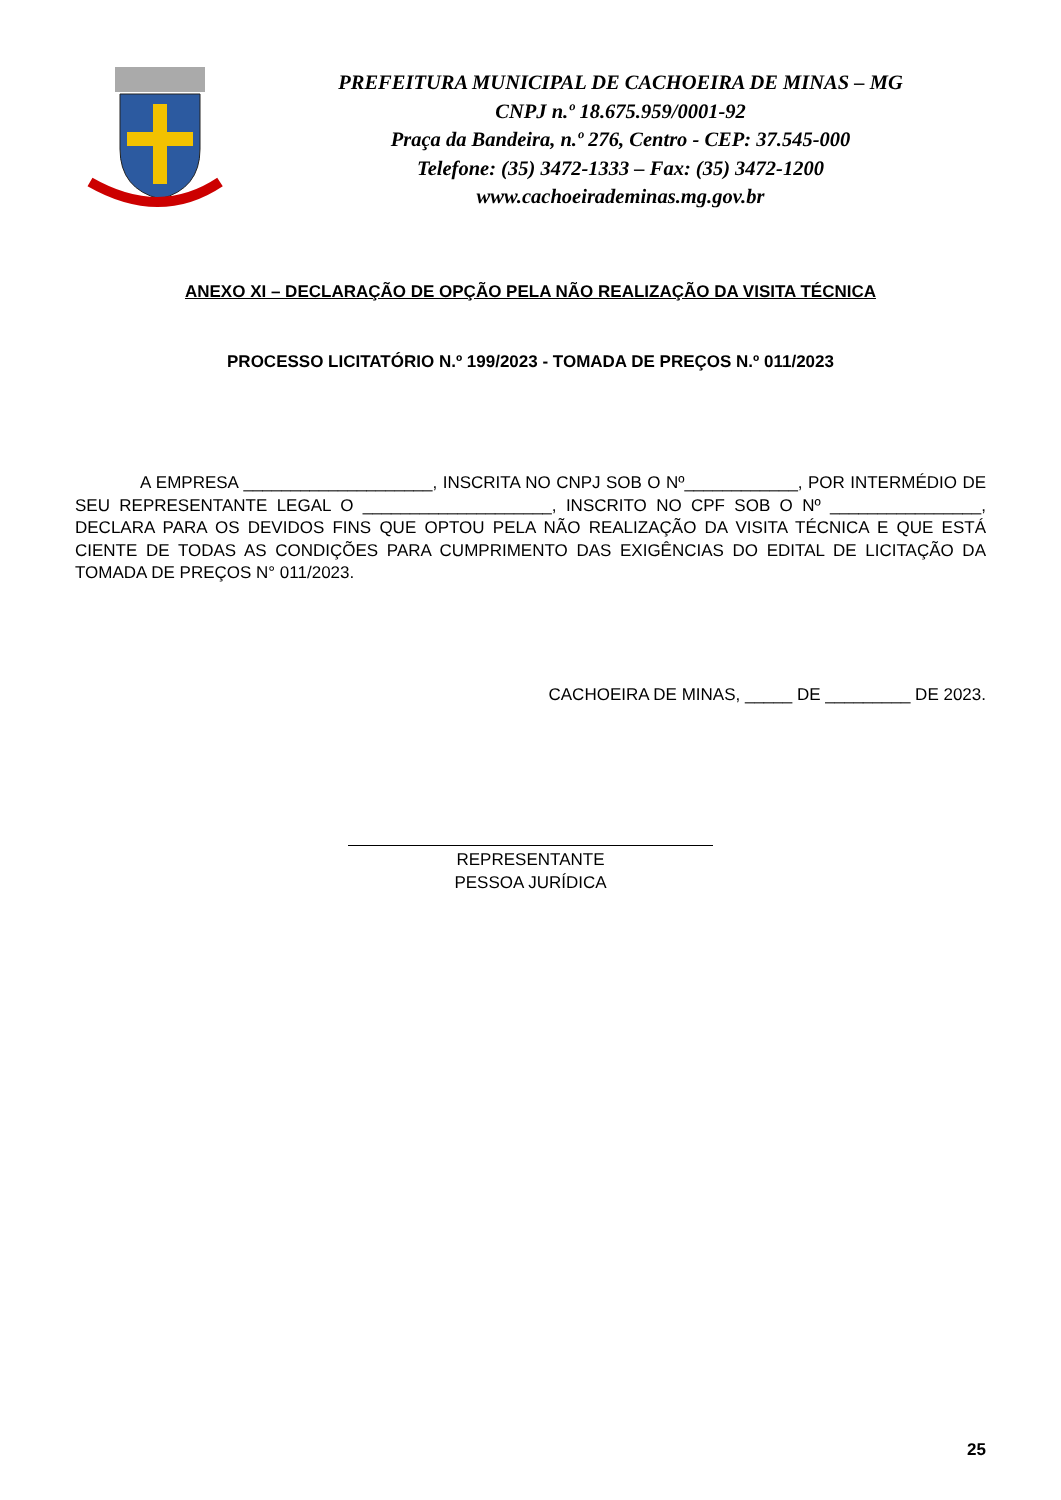PREFEITURA MUNICIPAL DE CACHOEIRA DE MINAS – MG
CNPJ n.º 18.675.959/0001-92
Praça da Bandeira, n.º 276, Centro - CEP: 37.545-000
Telefone: (35) 3472-1333 – Fax: (35) 3472-1200
www.cachoeirademinas.mg.gov.br
ANEXO XI – DECLARAÇÃO DE OPÇÃO PELA NÃO REALIZAÇÃO DA VISITA TÉCNICA
PROCESSO LICITATÓRIO N.º 199/2023 - TOMADA DE PREÇOS N.º 011/2023
A EMPRESA ____________________, INSCRITA NO CNPJ SOB O Nº____________, POR INTERMÉDIO DE SEU REPRESENTANTE LEGAL O ____________________, INSCRITO NO CPF SOB O Nº ________________, DECLARA PARA OS DEVIDOS FINS QUE OPTOU PELA NÃO REALIZAÇÃO DA VISITA TÉCNICA E QUE ESTÁ CIENTE DE TODAS AS CONDIÇÕES PARA CUMPRIMENTO DAS EXIGÊNCIAS DO EDITAL DE LICITAÇÃO DA TOMADA DE PREÇOS N° 011/2023.
CACHOEIRA DE MINAS, _____ DE _________ DE 2023.
REPRESENTANTE
PESSOA JURÍDICA
25